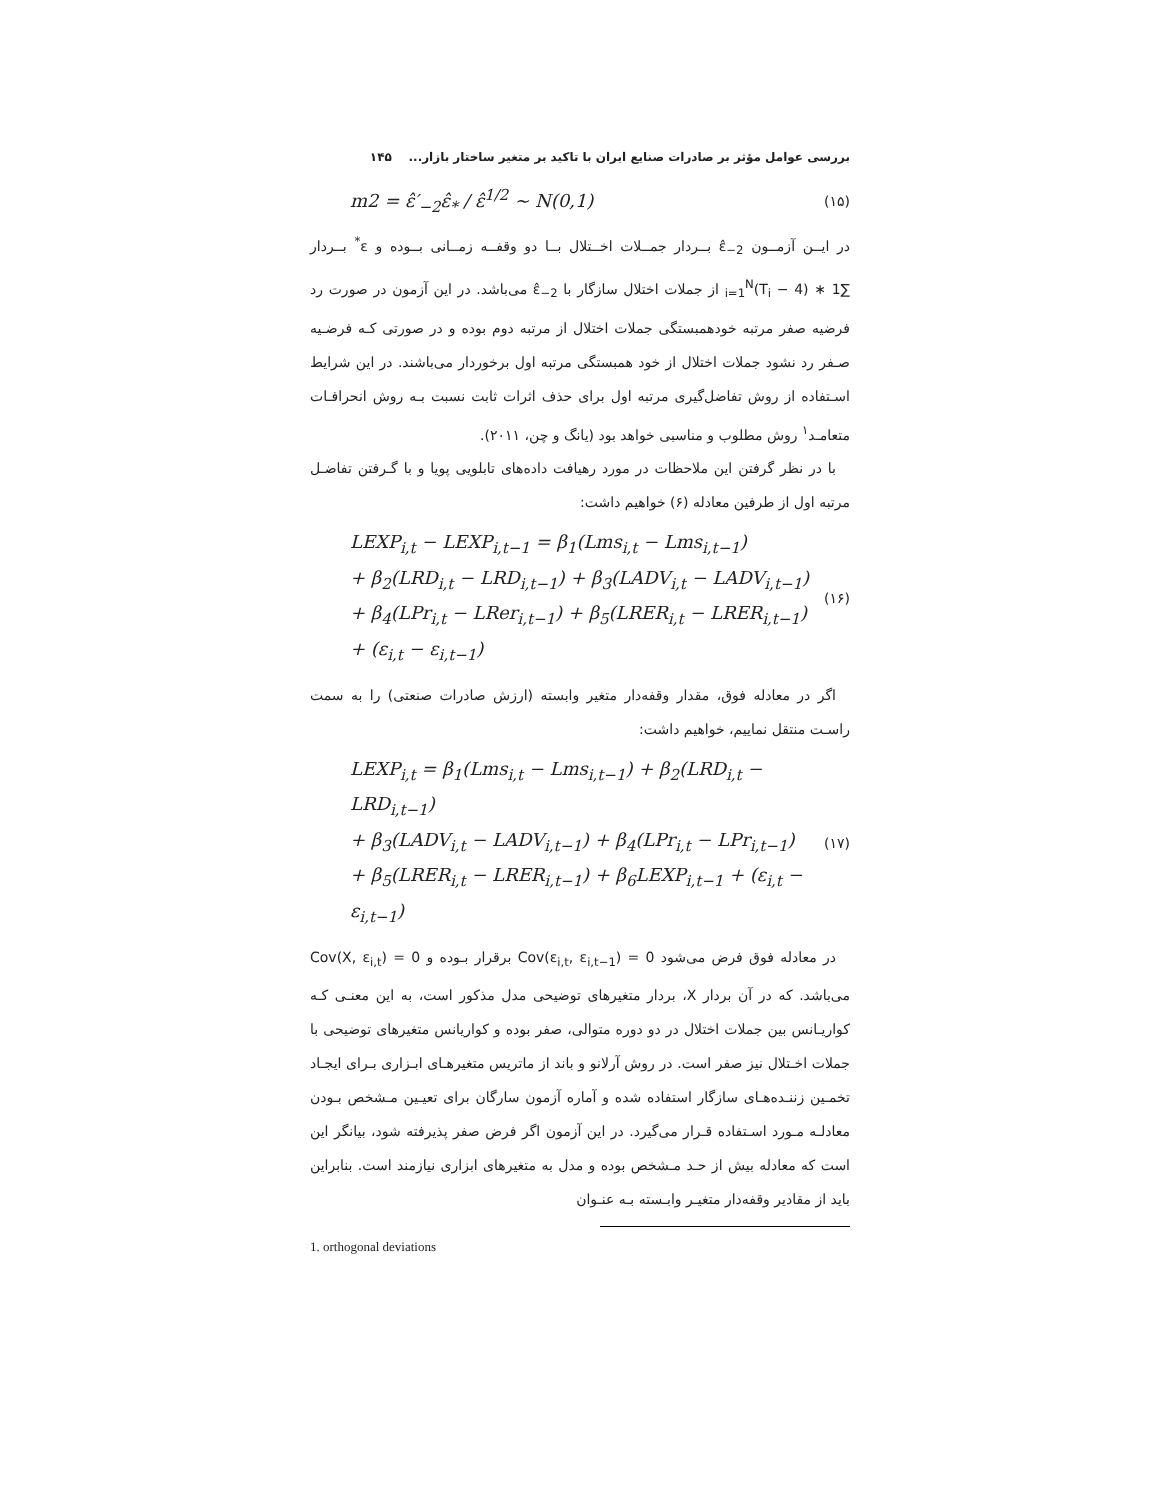بررسی عوامل مؤثر بر صادرات صنایع ایران با تاکید بر متغیر ساختار بازار... ۱۴۵
m2 = ε̂′<sub>−2</sub>ε̂<sub>*</sub> / ε̂<sup>1/2</sup> ~ N(0,1)
(۱۵)
در ایــن آزمــون ε̂<sub>−2</sub> بــردار جمــلات اخــتلال بــا دو وقفــه زمــانی بــوده و ε<sup>*</sup> بــردار ∑<sub>i=1</sub><sup>N</sup>(T<sub>i</sub> − 4) ∗ 1 از جملات اختلال سازگار با ε̂<sub>−2</sub> می‌باشد. در این آزمون در صورت رد فرضیه صفر مرتبه خودهمبستگی جملات اختلال از مرتبه دوم بوده و در صورتی کـه فرضـیه صـفر رد نشود جملات اختلال از خود همبستگی مرتبه اول برخوردار می‌باشند. در این شرایط اسـتفاده از روش تفاضل‌گیری مرتبه اول برای حذف اثرات ثابت نسبت بـه روش انحرافـات متعامـد<sup>۱</sup> روش مطلوب و مناسبی خواهد بود (یانگ و چن، ۲۰۱۱).
با در نظر گرفتن این ملاحظات در مورد رهیافت داده‌های تابلویی پویا و با گـرفتن تفاضـل مرتبه اول از طرفین معادله (۶) خواهیم داشت:
LEXP<sub>i,t</sub> − LEXP<sub>i,t−1</sub> = β<sub>1</sub>(Lms<sub>i,t</sub> − Lms<sub>i,t−1</sub>)
+ β<sub>2</sub>(LRD<sub>i,t</sub> − LRD<sub>i,t−1</sub>) + β<sub>3</sub>(LADV<sub>i,t</sub> − LADV<sub>i,t−1</sub>)
+ β<sub>4</sub>(LPr<sub>i,t</sub> − LRer<sub>i,t−1</sub>) + β<sub>5</sub>(LRER<sub>i,t</sub> − LRER<sub>i,t−1</sub>)
+ (ε<sub>i,t</sub> − ε<sub>i,t−1</sub>)
(۱۶)
اگر در معادله فوق، مقدار وقفه‌دار متغیر وابسته (ارزش صادرات صنعتی) را به سمت راسـت منتقل نماییم، خواهیم داشت:
LEXP<sub>i,t</sub> = β<sub>1</sub>(Lms<sub>i,t</sub> − Lms<sub>i,t−1</sub>) + β<sub>2</sub>(LRD<sub>i,t</sub> − LRD<sub>i,t−1</sub>)
+ β<sub>3</sub>(LADV<sub>i,t</sub> − LADV<sub>i,t−1</sub>) + β<sub>4</sub>(LPr<sub>i,t</sub> − LPr<sub>i,t−1</sub>)
+ β<sub>5</sub>(LRER<sub>i,t</sub> − LRER<sub>i,t−1</sub>) + β<sub>6</sub>LEXP<sub>i,t−1</sub> + (ε<sub>i,t</sub> − ε<sub>i,t−1</sub>)
(۱۷)
در معادله فوق فرض می‌شود Cov(ε<sub>i,t</sub>, ε<sub>i,t−1</sub>) = 0 برقرار بـوده و Cov(X, ε<sub>i,t</sub>) = 0 می‌باشد. که در آن بردار X، بردار متغیرهای توضیحی مدل مذکور است، به این معنـی کـه کواریـانس بین جملات اختلال در دو دوره متوالی، صفر بوده و کواریانس متغیرهای توضیحی با جملات اخـتلال نیز صفر است. در روش آرلانو و باند از ماتریس متغیرهـای ابـزاری بـرای ایجـاد تخمـین زننـده‌هـای سازگار استفاده شده و آماره آزمون سارگان برای تعیـین مـشخص بـودن معادلـه مـورد اسـتفاده قـرار می‌گیرد. در این آزمون اگر فرض صفر پذیرفته شود، بیانگر این است که معادله بیش از حـد مـشخص بوده و مدل به متغیرهای ابزاری نیازمند است. بنابراین باید از مقادیر وقفه‌دار متغیـر وابـسته بـه عنـوان
1. orthogonal deviations